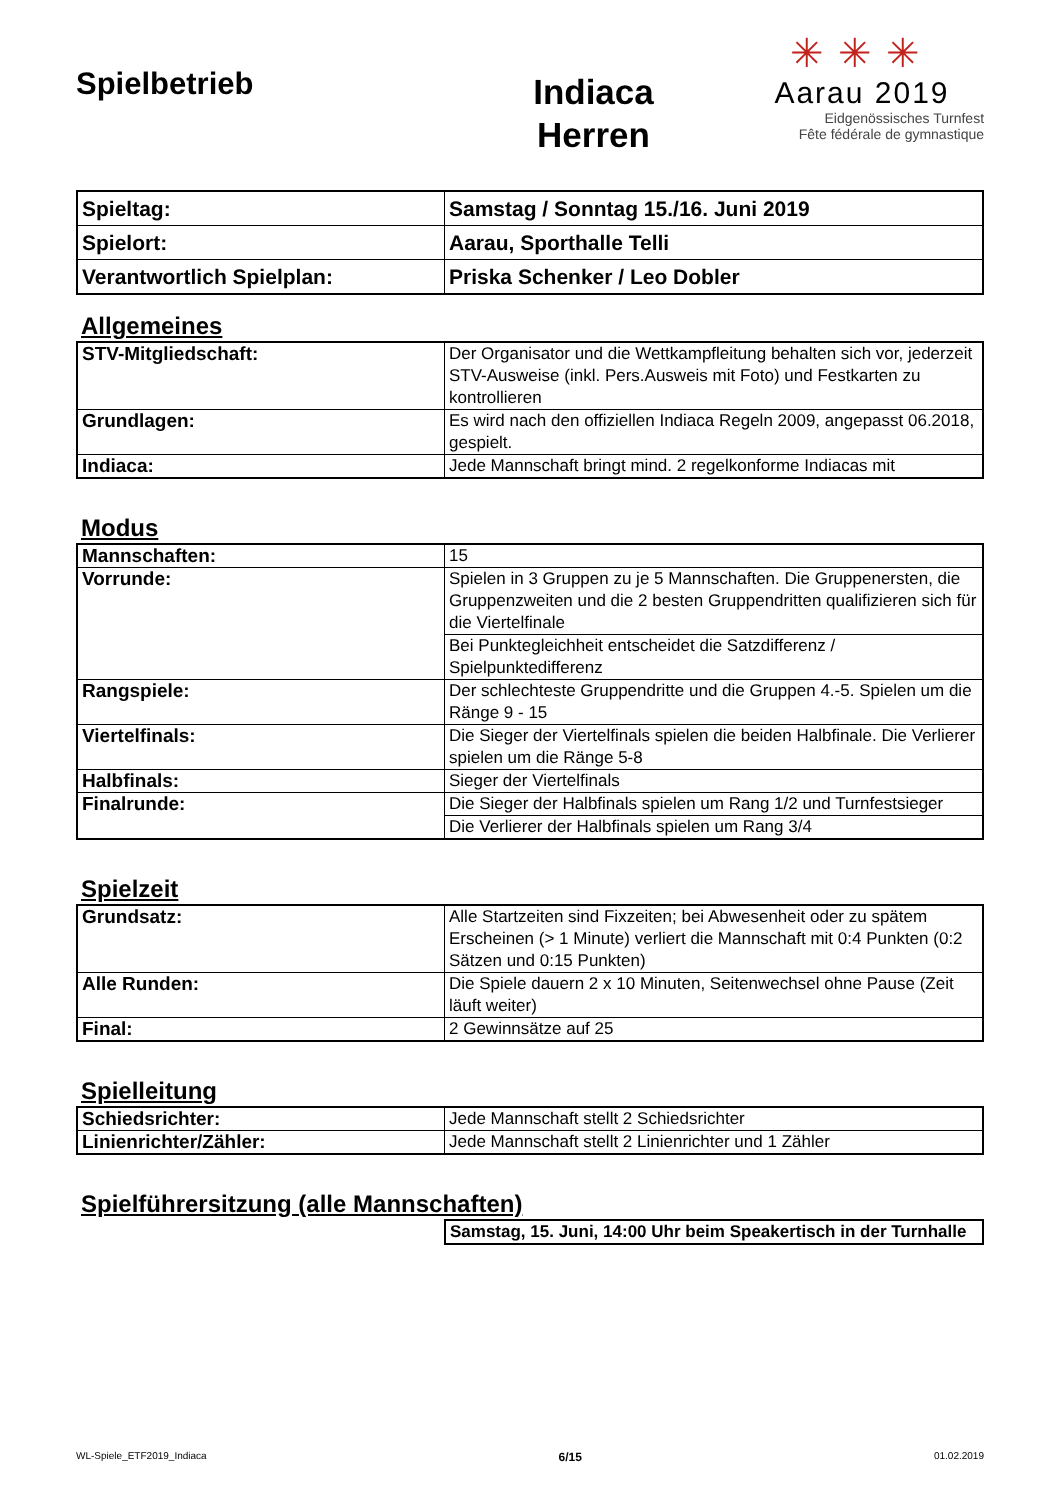Spielbetrieb
Indiaca
Herren
✳✳✳
Aarau 2019
Eidgenössisches Turnfest
Fête fédérale de gymnastique
| Spieltag: | Samstag / Sonntag 15./16. Juni 2019 |
| Spielort: | Aarau, Sporthalle Telli |
| Verantwortlich Spielplan: | Priska Schenker / Leo Dobler |
Allgemeines
| STV-Mitgliedschaft: | Der Organisator und die Wettkampfleitung behalten sich vor, jederzeit STV-Ausweise (inkl. Pers.Ausweis mit Foto) und Festkarten zu kontrollieren |
| Grundlagen: | Es wird nach den offiziellen Indiaca Regeln 2009, angepasst 06.2018, gespielt. |
| Indiaca: | Jede Mannschaft bringt mind. 2 regelkonforme Indiacas mit |
Modus
| Mannschaften: | 15 |
| Vorrunde: | Spielen in 3 Gruppen zu je 5 Mannschaften. Die Gruppenersten, die Gruppenzweiten und die 2 besten Gruppendritten qualifizieren sich für die Viertelfinale |
| | Bei Punktegleichheit entscheidet die Satzdifferenz / Spielpunktedifferenz |
| Rangspiele: | Der schlechteste Gruppendritte und die Gruppen 4.-5. Spielen um die Ränge 9 - 15 |
| Viertelfinals: | Die Sieger der Viertelfinals spielen die beiden Halbfinale. Die Verlierer spielen um die Ränge 5-8 |
| Halbfinals: | Sieger der Viertelfinals |
| Finalrunde: | Die Sieger der Halbfinals spielen um Rang 1/2 und Turnfestsieger |
| | Die Verlierer der Halbfinals spielen um Rang 3/4 |
Spielzeit
| Grundsatz: | Alle Startzeiten sind Fixzeiten; bei Abwesenheit oder zu spätem Erscheinen (> 1 Minute) verliert die Mannschaft mit 0:4 Punkten (0:2 Sätzen und 0:15 Punkten) |
| Alle Runden: | Die Spiele dauern 2 x 10 Minuten, Seitenwechsel ohne Pause (Zeit läuft weiter) |
| Final: | 2 Gewinnsätze auf 25 |
Spielleitung
| Schiedsrichter: | Jede Mannschaft stellt 2 Schiedsrichter |
| Linienrichter/Zähler: | Jede Mannschaft stellt 2 Linienrichter und 1 Zähler |
Spielführersitzung (alle Mannschaften)
| Samstag, 15. Juni, 14:00 Uhr beim Speakertisch in der Turnhalle |
WL-Spiele_ETF2019_Indiaca 6/15 01.02.2019